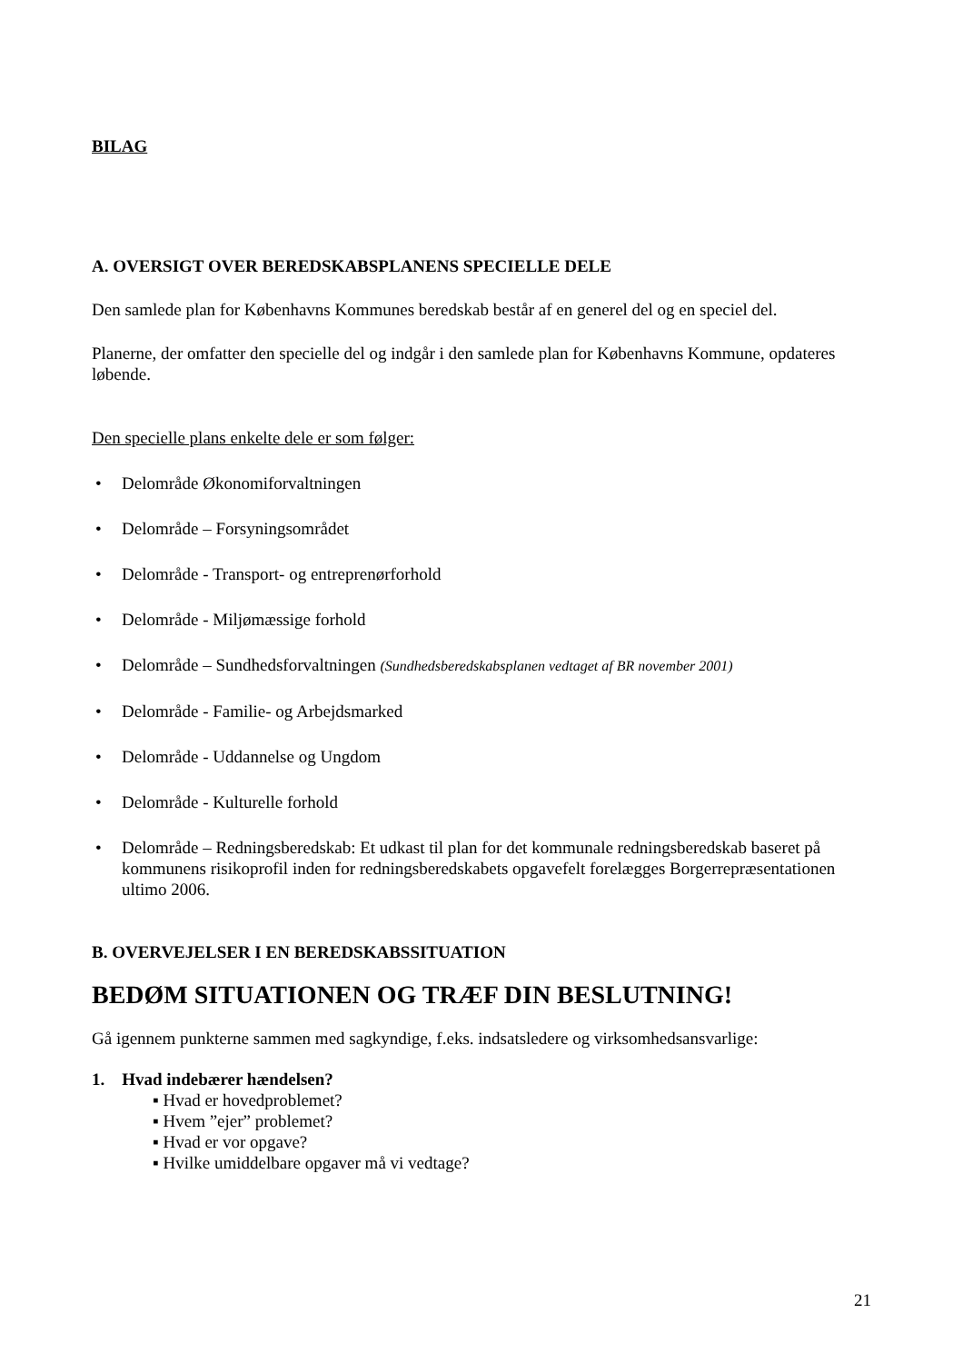BILAG
A. OVERSIGT OVER BEREDSKABSPLANENS SPECIELLE DELE
Den samlede plan for Københavns Kommunes beredskab består af en generel del og en speciel del.
Planerne, der omfatter den specielle del og indgår i den samlede plan for Københavns Kommune, opdateres løbende.
Den specielle plans enkelte dele er som følger:
• Delområde Økonomiforvaltningen
• Delområde – Forsyningsområdet
• Delområde - Transport- og entreprenørforhold
• Delområde - Miljømæssige forhold
• Delområde – Sundhedsforvaltningen (Sundhedsberedskabsplanen vedtaget af BR november 2001)
• Delområde - Familie- og Arbejdsmarked
• Delområde - Uddannelse og Ungdom
• Delområde - Kulturelle forhold
• Delområde – Redningsberedskab: Et udkast til plan for det kommunale redningsberedskab baseret på kommunens risikoprofil inden for redningsberedskabets opgavefelt forelægges Borgerrepræsentationen ultimo 2006.
B. OVERVEJELSER I EN BEREDSKABSSITUATION
BEDØM SITUATIONEN OG TRÆF DIN BESLUTNING!
Gå igennem punkterne sammen med sagkyndige, f.eks. indsatsledere og virksomhedsansvarlige:
1. Hvad indebærer hændelsen?
▪ Hvad er hovedproblemet?
▪ Hvem ”ejer” problemet?
▪ Hvad er vor opgave?
▪ Hvilke umiddelbare opgaver må vi vedtage?
21